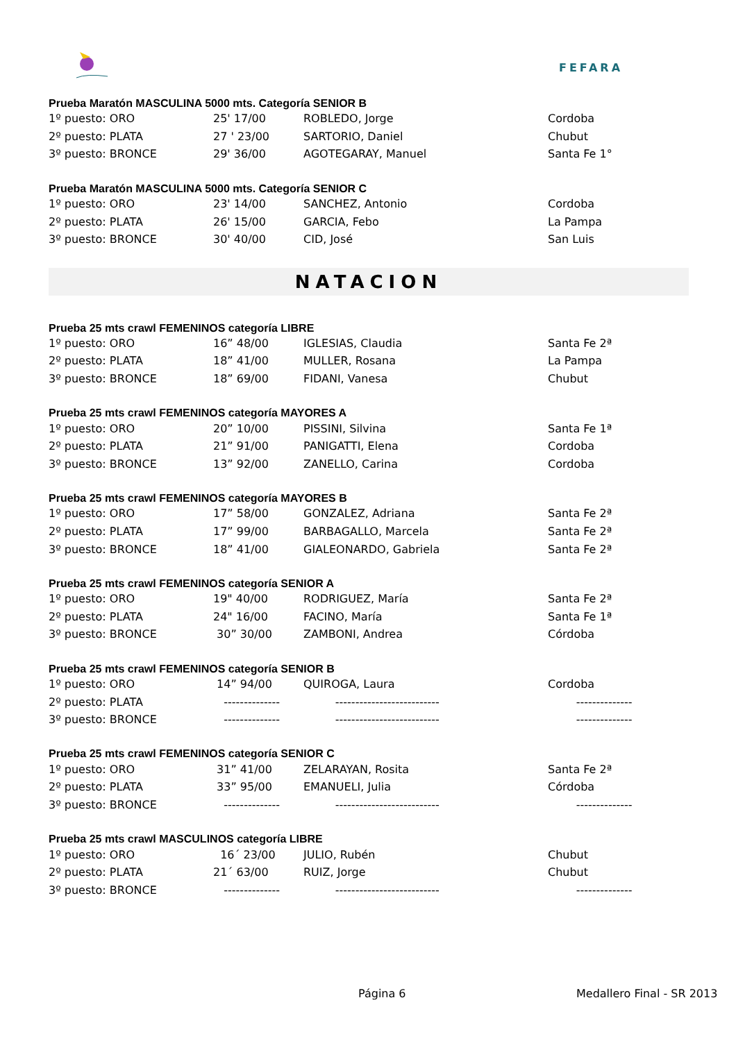FEFARA
Prueba Maratón MASCULINA 5000 mts. Categoría SENIOR B
| 1º puesto: ORO | 25' 17/00 | ROBLEDO, Jorge | Cordoba |
| 2º puesto: PLATA | 27 ' 23/00 | SARTORIO, Daniel | Chubut |
| 3º puesto: BRONCE | 29' 36/00 | AGOTEGARAY, Manuel | Santa Fe 1° |
Prueba Maratón MASCULINA 5000 mts. Categoría SENIOR C
| 1º puesto: ORO | 23' 14/00 | SANCHEZ, Antonio | Cordoba |
| 2º puesto: PLATA | 26' 15/00 | GARCIA, Febo | La Pampa |
| 3º puesto: BRONCE | 30' 40/00 | CID, José | San Luis |
NATACION
Prueba 25 mts crawl FEMENINOS categoría LIBRE
| 1º puesto: ORO | 16” 48/00 | IGLESIAS, Claudia | Santa Fe 2ª |
| 2º puesto: PLATA | 18” 41/00 | MULLER, Rosana | La Pampa |
| 3º puesto: BRONCE | 18” 69/00 | FIDANI, Vanesa | Chubut |
Prueba 25 mts crawl FEMENINOS categoría MAYORES A
| 1º puesto: ORO | 20” 10/00 | PISSINI, Silvina | Santa Fe 1ª |
| 2º puesto: PLATA | 21” 91/00 | PANIGATTI, Elena | Cordoba |
| 3º puesto: BRONCE | 13” 92/00 | ZANELLO, Carina | Cordoba |
Prueba 25 mts crawl FEMENINOS categoría MAYORES B
| 1º puesto: ORO | 17” 58/00 | GONZALEZ, Adriana | Santa Fe 2ª |
| 2º puesto: PLATA | 17” 99/00 | BARBAGALLO, Marcela | Santa Fe 2ª |
| 3º puesto: BRONCE | 18” 41/00 | GIALEONARDO, Gabriela | Santa Fe 2ª |
Prueba 25 mts crawl FEMENINOS categoría SENIOR A
| 1º puesto: ORO | 19" 40/00 | RODRIGUEZ, María | Santa Fe 2ª |
| 2º puesto: PLATA | 24" 16/00 | FACINO, María | Santa Fe 1ª |
| 3º puesto: BRONCE | 30” 30/00 | ZAMBONI, Andrea | Córdoba |
Prueba 25 mts crawl FEMENINOS categoría SENIOR B
| 1º puesto: ORO | 14” 94/00 | QUIROGA, Laura | Cordoba |
| 2º puesto: PLATA | -------------- | -------------------------- | -------------- |
| 3º puesto: BRONCE | -------------- | -------------------------- | -------------- |
Prueba 25 mts crawl FEMENINOS categoría SENIOR C
| 1º puesto: ORO | 31” 41/00 | ZELARAYAN, Rosita | Santa Fe 2ª |
| 2º puesto: PLATA | 33” 95/00 | EMANUELI, Julia | Córdoba |
| 3º puesto: BRONCE | -------------- | -------------------------- | -------------- |
Prueba 25 mts crawl MASCULINOS categoría LIBRE
| 1º puesto: ORO | 16´ 23/00 | JULIO, Rubén | Chubut |
| 2º puesto: PLATA | 21´ 63/00 | RUIZ, Jorge | Chubut |
| 3º puesto: BRONCE | -------------- | -------------------------- | -------------- |
Página 6 Medallero Final - SR 2013